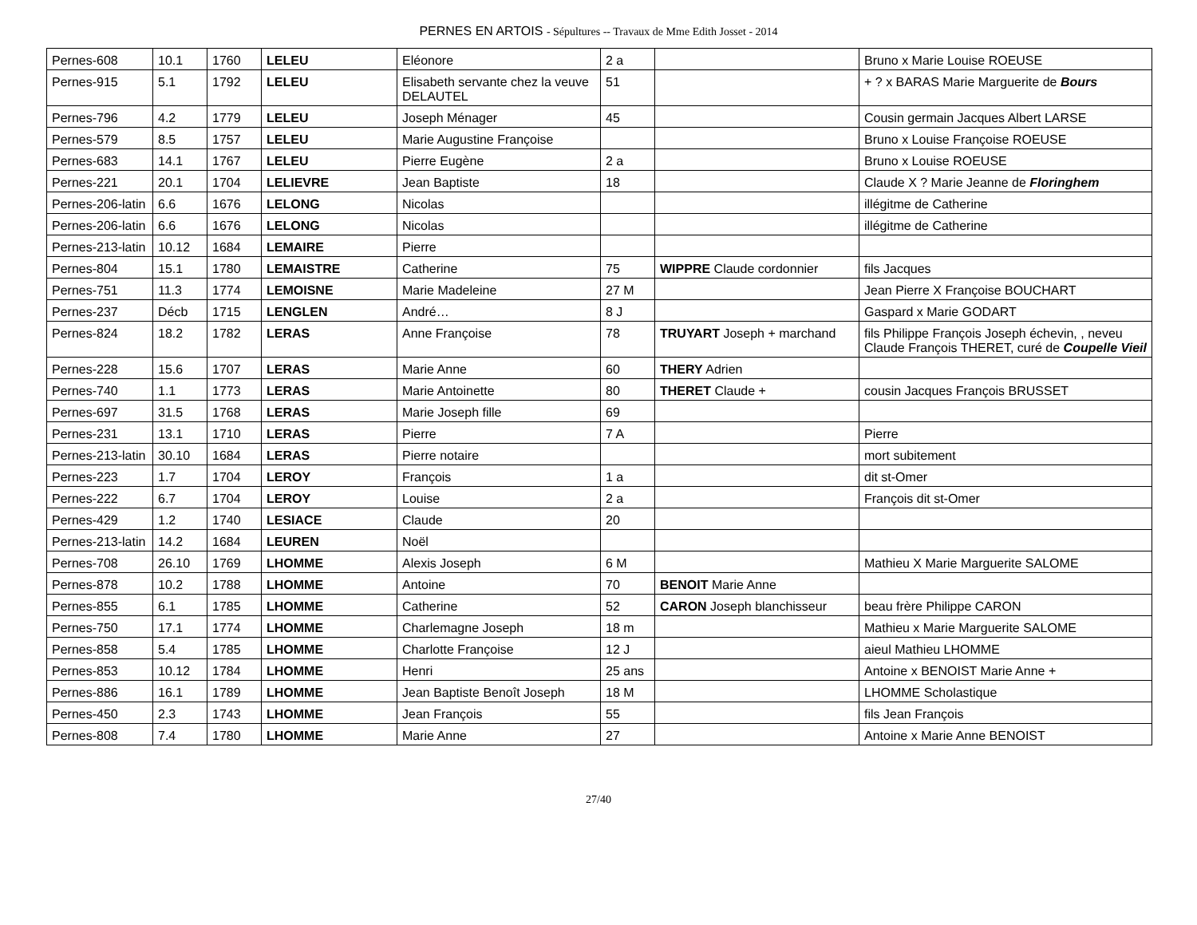PERNES EN ARTOIS - Sépultures -- Travaux de Mme Edith Josset - 2014
| Pernes-608 | 10.1 | 1760 | LELEU | Eléonore | 2 a | | Bruno x Marie Louise ROEUSE |
| Pernes-915 | 5.1 | 1792 | LELEU | Elisabeth servante chez la veuve DELAUTEL | 51 | | + ? x BARAS Marie Marguerite de Bours |
| Pernes-796 | 4.2 | 1779 | LELEU | Joseph Ménager | 45 | | Cousin germain Jacques Albert LARSE |
| Pernes-579 | 8.5 | 1757 | LELEU | Marie Augustine Françoise | | | Bruno x Louise Françoise ROEUSE |
| Pernes-683 | 14.1 | 1767 | LELEU | Pierre Eugène | 2 a | | Bruno x Louise ROEUSE |
| Pernes-221 | 20.1 | 1704 | LELIEVRE | Jean Baptiste | 18 | | Claude X ? Marie Jeanne de Floringhem |
| Pernes-206-latin | 6.6 | 1676 | LELONG | Nicolas | | | illégitme de Catherine |
| Pernes-206-latin | 6.6 | 1676 | LELONG | Nicolas | | | illégitme de Catherine |
| Pernes-213-latin | 10.12 | 1684 | LEMAIRE | Pierre | | | |
| Pernes-804 | 15.1 | 1780 | LEMAISTRE | Catherine | 75 | WIPPRE Claude cordonnier | fils Jacques |
| Pernes-751 | 11.3 | 1774 | LEMOISNE | Marie Madeleine | 27 M | | Jean Pierre X Françoise BOUCHART |
| Pernes-237 | Décb | 1715 | LENGLEN | André… | 8 J | | Gaspard x Marie GODART |
| Pernes-824 | 18.2 | 1782 | LERAS | Anne Françoise | 78 | TRUYART Joseph + marchand | fils Philippe François Joseph échevin, , neveu Claude François THERET, curé de Coupelle Vieil |
| Pernes-228 | 15.6 | 1707 | LERAS | Marie Anne | 60 | THERY Adrien | |
| Pernes-740 | 1.1 | 1773 | LERAS | Marie Antoinette | 80 | THERET Claude + | cousin Jacques François BRUSSET |
| Pernes-697 | 31.5 | 1768 | LERAS | Marie Joseph fille | 69 | | |
| Pernes-231 | 13.1 | 1710 | LERAS | Pierre | 7 A | | Pierre |
| Pernes-213-latin | 30.10 | 1684 | LERAS | Pierre notaire | | | mort subitement |
| Pernes-223 | 1.7 | 1704 | LEROY | François | 1 a | | dit st-Omer |
| Pernes-222 | 6.7 | 1704 | LEROY | Louise | 2 a | | François dit st-Omer |
| Pernes-429 | 1.2 | 1740 | LESIACE | Claude | 20 | | |
| Pernes-213-latin | 14.2 | 1684 | LEUREN | Noël | | | |
| Pernes-708 | 26.10 | 1769 | LHOMME | Alexis Joseph | 6 M | | Mathieu X Marie Marguerite SALOME |
| Pernes-878 | 10.2 | 1788 | LHOMME | Antoine | 70 | BENOIT Marie Anne | |
| Pernes-855 | 6.1 | 1785 | LHOMME | Catherine | 52 | CARON Joseph blanchisseur | beau frère Philippe CARON |
| Pernes-750 | 17.1 | 1774 | LHOMME | Charlemagne Joseph | 18 m | | Mathieu x Marie Marguerite SALOME |
| Pernes-858 | 5.4 | 1785 | LHOMME | Charlotte Françoise | 12 J | | aieul Mathieu LHOMME |
| Pernes-853 | 10.12 | 1784 | LHOMME | Henri | 25 ans | | Antoine x BENOIST Marie Anne + |
| Pernes-886 | 16.1 | 1789 | LHOMME | Jean Baptiste Benoît Joseph | 18 M | | LHOMME Scholastique |
| Pernes-450 | 2.3 | 1743 | LHOMME | Jean François | 55 | | fils Jean François |
| Pernes-808 | 7.4 | 1780 | LHOMME | Marie Anne | 27 | | Antoine x Marie Anne BENOIST |
27/40